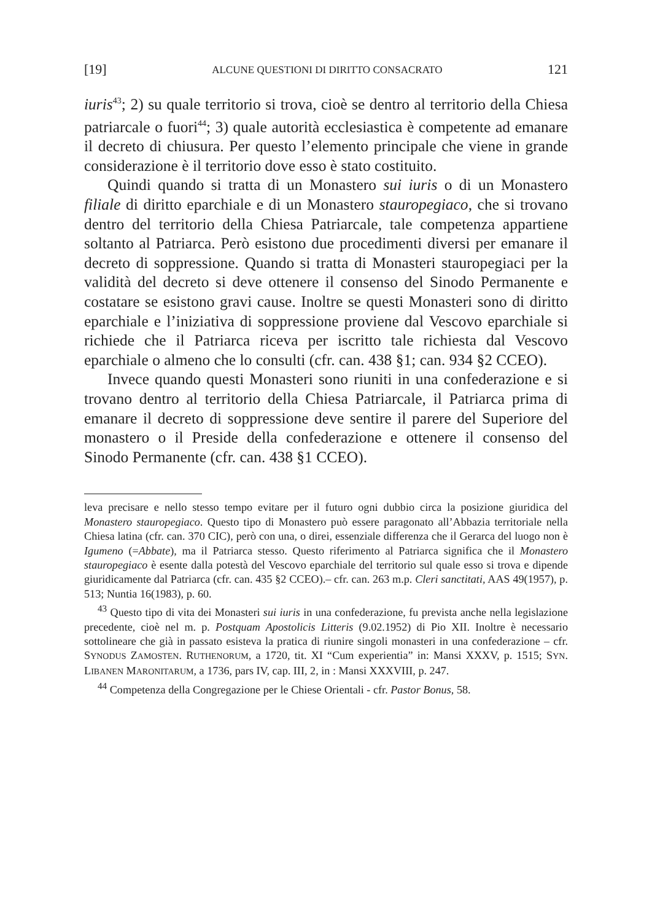[19] ALCUNE QUESTIONI DI DIRITTO CONSACRATO 121
iuris<sup>43</sup>; 2) su quale territorio si trova, cioè se dentro al territorio della Chiesa patriarcale o fuori<sup>44</sup>; 3) quale autorità ecclesiastica è competente ad emanare il decreto di chiusura. Per questo l’elemento principale che viene in grande considerazione è il territorio dove esso è stato costituito.
Quindi quando si tratta di un Monastero sui iuris o di un Monastero filiale di diritto eparchiale e di un Monastero stauropegiaco, che si trovano dentro del territorio della Chiesa Patriarcale, tale competenza appartiene soltanto al Patriarca. Però esistono due procedimenti diversi per emanare il decreto di soppressione. Quando si tratta di Monasteri stauropegiaci per la validità del decreto si deve ottenere il consenso del Sinodo Permanente e costatare se esistono gravi cause. Inoltre se questi Monasteri sono di diritto eparchiale e l’iniziativa di soppressione proviene dal Vescovo eparchiale si richiede che il Patriarca riceva per iscritto tale richiesta dal Vescovo eparchiale o almeno che lo consulti (cfr. can. 438 §1; can. 934 §2 CCEO).
Invece quando questi Monasteri sono riuniti in una confederazione e si trovano dentro al territorio della Chiesa Patriarcale, il Patriarca prima di emanare il decreto di soppressione deve sentire il parere del Superiore del monastero o il Preside della confederazione e ottenere il consenso del Sinodo Permanente (cfr. can. 438 §1 CCEO).
leva precisare e nello stesso tempo evitare per il futuro ogni dubbio circa la posizione giuridica del Monastero stauropegiaco. Questo tipo di Monastero può essere paragonato all’Abbazia territoriale nella Chiesa latina (cfr. can. 370 CIC), però con una, o direi, essenziale differenza che il Gerarca del luogo non è Igumeno (=Abbate), ma il Patriarca stesso. Questo riferimento al Patriarca significa che il Monastero stauropegiaco è esente dalla potestà del Vescovo eparchiale del territorio sul quale esso si trova e dipende giuridicamente dal Patriarca (cfr. can. 435 §2 CCEO).– cfr. can. 263 m.p. Cleri sanctitati, AAS 49(1957), p. 513; Nuntia 16(1983), p. 60.
<sup>43</sup> Questo tipo di vita dei Monasteri sui iuris in una confederazione, fu prevista anche nella legislazione precedente, cioè nel m. p. Postquam Apostolicis Litteris (9.02.1952) di Pio XII. Inoltre è necessario sottolineare che già in passato esisteva la pratica di riunire singoli monasteri in una confederazione – cfr. SYNODUS ZAMOSTEN. RUTHENORUM, a 1720, tit. XI “Cum experientia” in: Mansi XXXV, p. 1515; SYN. LIBANEN MARONITARUM, a 1736, pars IV, cap. III, 2, in : Mansi XXXVIII, p. 247.
<sup>44</sup> Competenza della Congregazione per le Chiese Orientali - cfr. Pastor Bonus, 58.